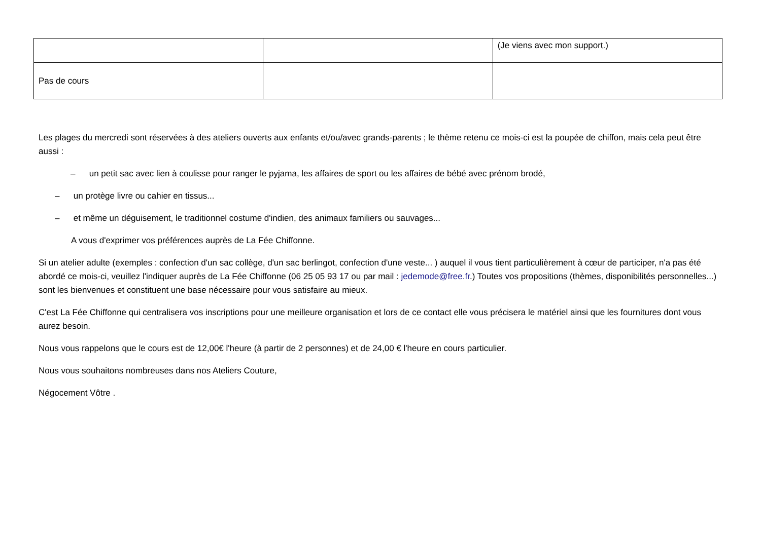| | | (Je viens avec mon support.) |
| Pas de cours | | |
Les plages du mercredi sont réservées à des ateliers ouverts aux enfants et/ou/avec grands-parents ; le thème retenu ce mois-ci est la poupée de chiffon, mais cela peut être aussi :
– un petit sac avec lien à coulisse pour ranger le pyjama, les affaires de sport ou les affaires de bébé avec prénom brodé,
– un protège livre ou cahier en tissus...
– et même un déguisement, le traditionnel costume d'indien, des animaux familiers ou sauvages...
A vous d'exprimer vos préférences auprès de La Fée Chiffonne.
Si un atelier adulte (exemples : confection d'un sac collège, d'un sac berlingot, confection d'une veste... ) auquel il vous tient particulièrement à cœur de participer, n'a pas été abordé ce mois-ci, veuillez l'indiquer auprès de La Fée Chiffonne (06 25 05 93 17 ou par mail : jedemode@free.fr.) Toutes vos propositions (thèmes, disponibilités personnelles...) sont les bienvenues et constituent une base nécessaire pour vous satisfaire au mieux.
C'est La Fée Chiffonne qui centralisera vos inscriptions pour une meilleure organisation et lors de ce contact elle vous précisera le matériel ainsi que les fournitures dont vous aurez besoin.
Nous vous rappelons que le cours est de 12,00€ l'heure (à partir de 2 personnes) et de 24,00 € l'heure en cours particulier.
Nous vous souhaitons nombreuses dans nos Ateliers Couture,
Négocement Vôtre .